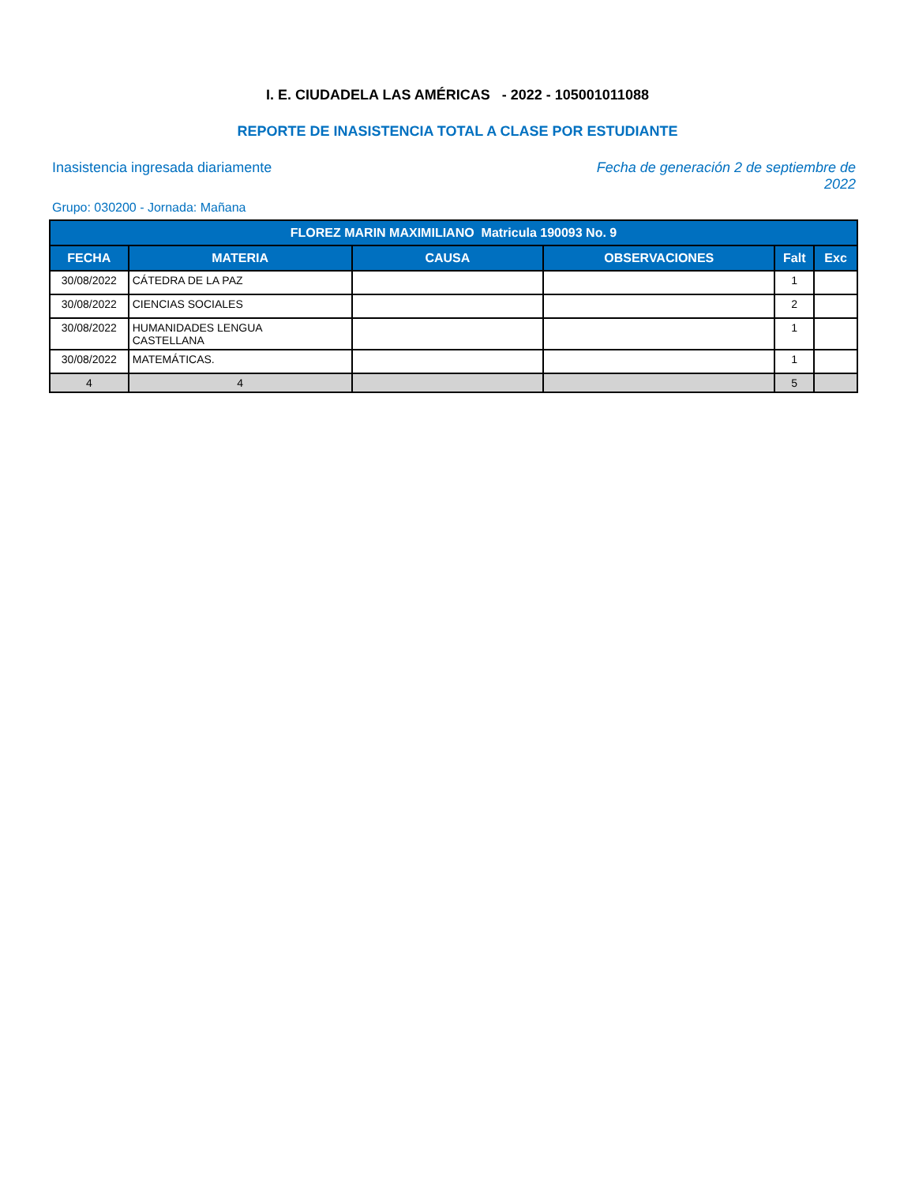I. E. CIUDADELA LAS AMÉRICAS - 2022 - 105001011088
REPORTE DE INASISTENCIA TOTAL A CLASE POR ESTUDIANTE
Inasistencia ingresada diariamente
Fecha de generación 2 de septiembre de 2022
Grupo: 030200 - Jornada: Mañana
| FLOREZ MARIN MAXIMILIANO Matricula 190093 No. 9 | | | | | |
| --- | --- | --- | --- | --- | --- |
| FECHA | MATERIA | CAUSA | OBSERVACIONES | Falt | Exc |
| 30/08/2022 | CÁTEDRA DE LA PAZ | | | 1 | |
| 30/08/2022 | CIENCIAS SOCIALES | | | 2 | |
| 30/08/2022 | HUMANIDADES LENGUA CASTELLANA | | | 1 | |
| 30/08/2022 | MATEMÁTICAS. | | | 1 | |
| 4 | 4 | | | 5 | |